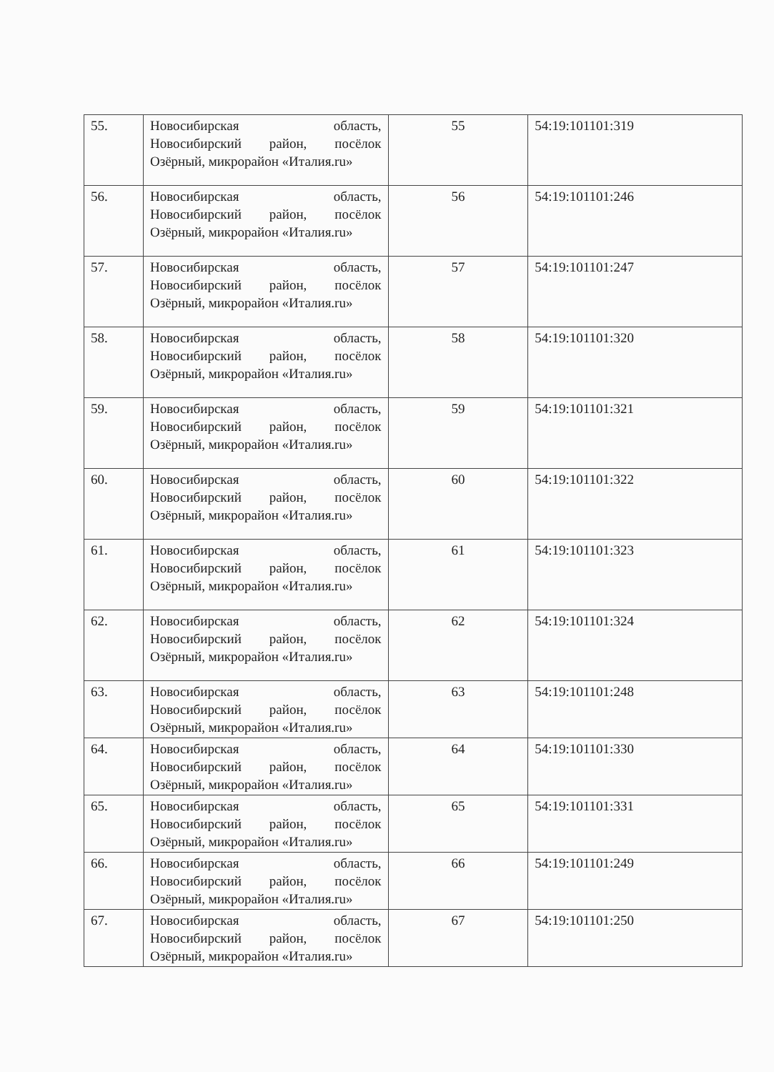| 55. | Новосибирская область, Новосибирский район, посёлок Озёрный, микрорайон «Италия.ru» | 55 | 54:19:101101:319 |
| 56. | Новосибирская область, Новосибирский район, посёлок Озёрный, микрорайон «Италия.ru» | 56 | 54:19:101101:246 |
| 57. | Новосибирская область, Новосибирский район, посёлок Озёрный, микрорайон «Италия.ru» | 57 | 54:19:101101:247 |
| 58. | Новосибирская область, Новосибирский район, посёлок Озёрный, микрорайон «Италия.ru» | 58 | 54:19:101101:320 |
| 59. | Новосибирская область, Новосибирский район, посёлок Озёрный, микрорайон «Италия.ru» | 59 | 54:19:101101:321 |
| 60. | Новосибирская область, Новосибирский район, посёлок Озёрный, микрорайон «Италия.ru» | 60 | 54:19:101101:322 |
| 61. | Новосибирская область, Новосибирский район, посёлок Озёрный, микрорайон «Италия.ru» | 61 | 54:19:101101:323 |
| 62. | Новосибирская область, Новосибирский район, посёлок Озёрный, микрорайон «Италия.ru» | 62 | 54:19:101101:324 |
| 63. | Новосибирская область, Новосибирский район, посёлок Озёрный, микрорайон «Италия.ru» | 63 | 54:19:101101:248 |
| 64. | Новосибирская область, Новосибирский район, посёлок Озёрный, микрорайон «Италия.ru» | 64 | 54:19:101101:330 |
| 65. | Новосибирская область, Новосибирский район, посёлок Озёрный, микрорайон «Италия.ru» | 65 | 54:19:101101:331 |
| 66. | Новосибирская область, Новосибирский район, посёлок Озёрный, микрорайон «Италия.ru» | 66 | 54:19:101101:249 |
| 67. | Новосибирская область, Новосибирский район, посёлок Озёрный, микрорайон «Италия.ru» | 67 | 54:19:101101:250 |